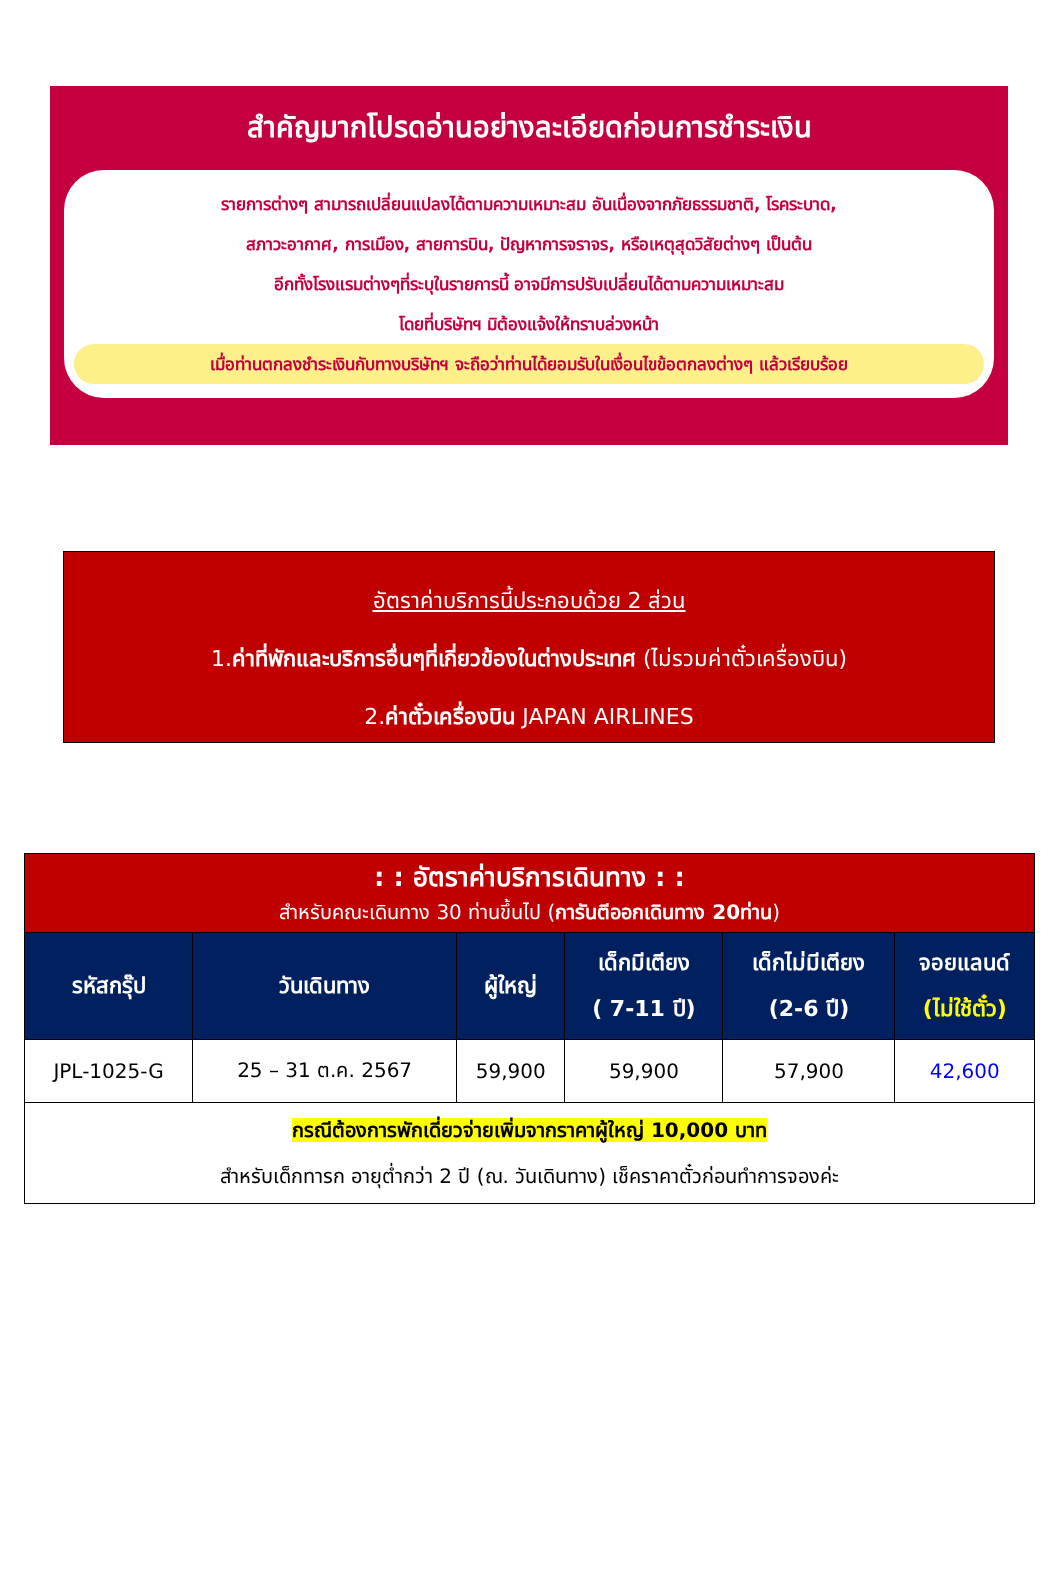สำคัญมากโปรดอ่านอย่างละเอียดก่อนการชำระเงิน
รายการต่างๆ สามารถเปลี่ยนแปลงได้ตามความเหมาะสม อันเนื่องจากภัยธรรมชาติ, โรคระบาด,
สภาวะอากาศ, การเมือง, สายการบิน, ปัญหาการจราจร, หรือเหตุสุดวิสัยต่างๆ เป็นต้น
อีกทั้งโรงแรมต่างๆที่ระบุในรายการนี้ อาจมีการปรับเปลี่ยนได้ตามความเหมาะสม
โดยที่บริษัทฯ มิต้องแจ้งให้ทราบล่วงหน้า
เมื่อท่านตกลงชำระเงินกับทางบริษัทฯ จะถือว่าท่านได้ยอมรับในเงื่อนไขข้อตกลงต่างๆ แล้วเรียบร้อย
อัตราค่าบริการนี้ประกอบด้วย 2 ส่วน
1.ค่าที่พักและบริการอื่นๆที่เกี่ยวข้องในต่างประเทศ (ไม่รวมค่าตั๋วเครื่องบิน)
2.ค่าตั๋วเครื่องบิน JAPAN AIRLINES
| : : อัตราค่าบริการเดินทาง : : สำหรับคณะเดินทาง 30 ท่านขึ้นไป ( การันตีออกเดินทาง 20ท่าน ) | | | | | |
| รหัสกรุ๊ป | วันเดินทาง | ผู้ใหญ่ | เด็กมีเตียง ( 7-11 ปี) | เด็กไม่มีเตียง (2-6 ปี) | จอยแลนด์ (ไม่ใช้ตั๋ว) |
| JPL-1025-G | 25 – 31 ต.ค. 2567 | 59,900 | 59,900 | 57,900 | 42,600 |
| กรณีต้องการพักเดี่ยวจ่ายเพิ่มจากราคาผู้ใหญ่ 10,000 บาท สำหรับเด็กทารก อายุต่ำกว่า 2 ปี (ณ. วันเดินทาง) เช็คราคาตั๋วก่อนทำการจองค่ะ | | | | | |